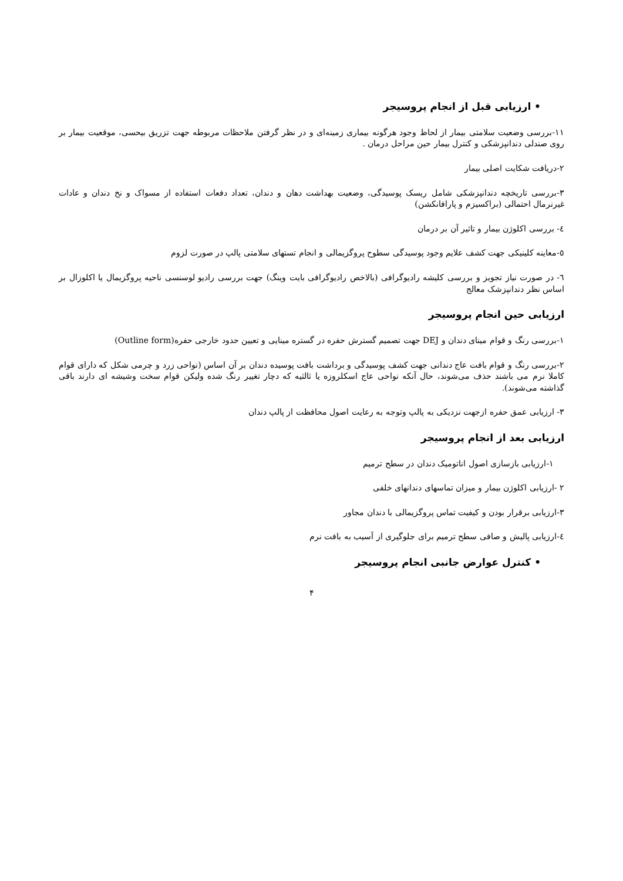• ارزیابی قبل از انجام پروسیجر
۱۱-بررسی وضعیت سلامتی بیمار از لحاظ وجود هرگونه بیماری زمینه‌ای و در نظر گرفتن ملاحظات مربوطه جهت تزریق بیحسی، موقعیت بیمار بر روی صندلی دندانپزشکی و کنترل بیمار حین مراحل درمان .
۲-دریافت شکایت اصلی بیمار
۳-بررسی تاریخچه دندانپزشکی شامل ریسک پوسیدگی، وضعیت بهداشت دهان و دندان، تعداد دفعات استفاده از مسواک و نخ دندان و عادات غیرنرمال احتمالی (براکسیزم و پارافانکشن)
٤- بررسی اکلوژن بیمار و تاثیر آن بر درمان
٥-معاینه کلینیکی جهت کشف علایم وجود پوسیدگی سطوح پروگزیمالی و انجام تستهای سلامتی پالپ در صورت لزوم
٦- در صورت نیاز تجویز و بررسی کلیشه رادیوگرافی (بالاخص رادیوگرافی بایت وینگ) جهت بررسی رادیو لوسنسی ناحیه پروگزیمال یا اکلوزال بر اساس نظر دندانپزشک معالج
ارزیابی حین انجام پروسیجر
۱-بررسی رنگ و قوام مینای دندان و DEJ جهت تصمیم گسترش حفره در گستره مینایی و تعیین حدود خارجی حفره(Outline form)
۲-بررسی رنگ و قوام بافت عاج دندانی جهت کشف پوسیدگی و برداشت بافت پوسیده دندان بر آن اساس (نواحی زرد و چرمی شکل که دارای قوام کاملا نرم می باشند حذف می‌شوند، حال آنکه نواحی عاج اسکلروزه یا ثالثیه که دچار تغییر رنگ شده ولیکن قوام سخت وشیشه ای دارند باقی گذاشته می‌شوند).
۳- ارزیابی عمق حفره ازجهت نزدیکی به پالپ وتوجه به رعایت اصول محافظت از پالپ دندان
ارزیابی بعد از انجام پروسیجر
۱-ارزیابی بازسازی اصول اناتومیک دندان در سطح ترمیم
۲ -ارزیابی اکلوژن بیمار و میزان تماسهای دندانهای خلفی
۳-ارزیابی برقرار بودن و کیفیت تماس پروگزیمالی با دندان مجاور
٤-ارزیابی پالیش و صافی سطح ترمیم برای جلوگیری از آسیب به بافت نرم
• کنترل عوارض جانبی انجام پروسیجر
۴